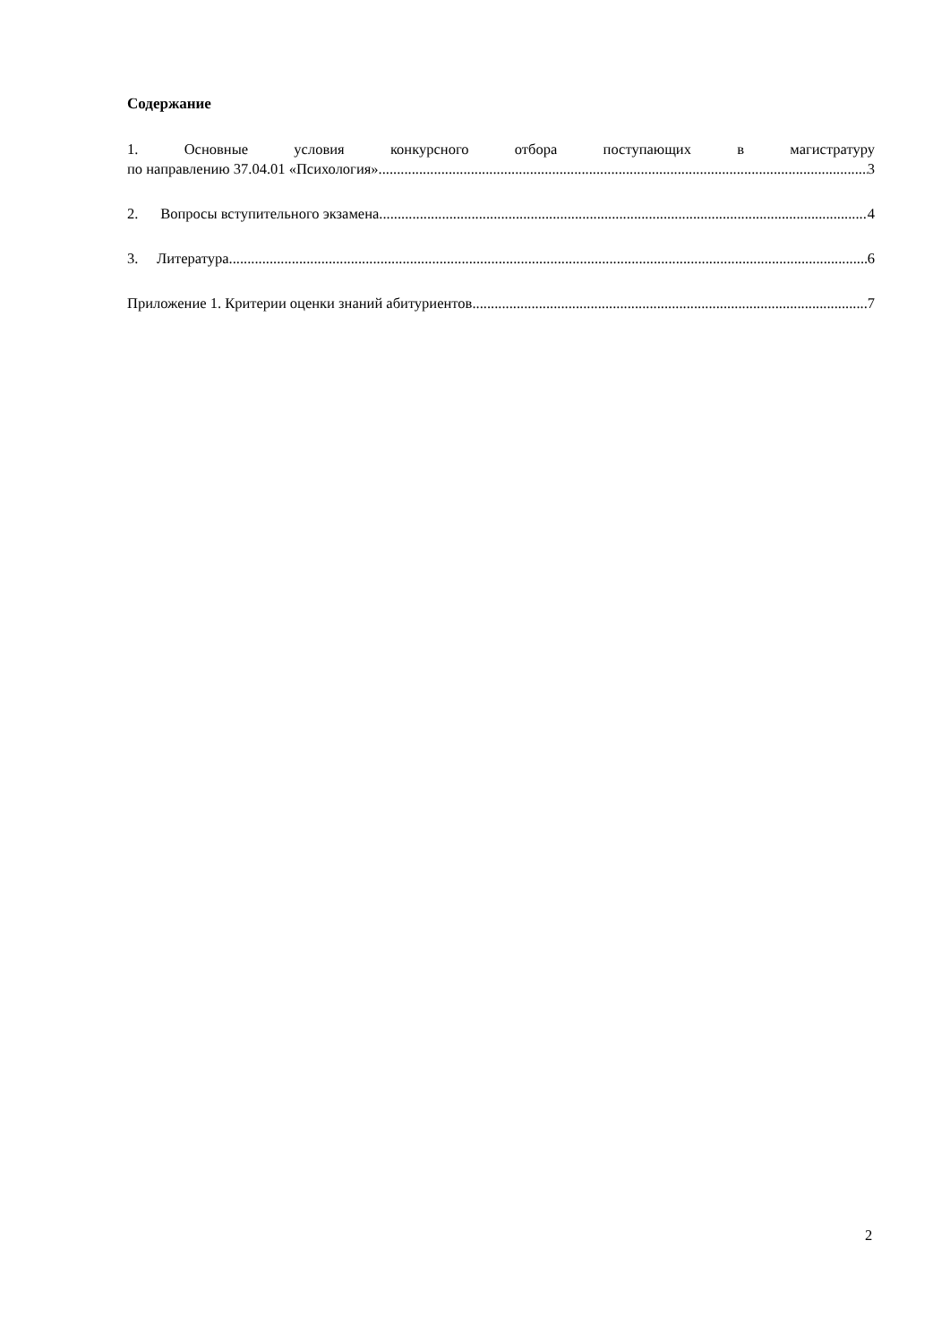Содержание
1. Основные условия конкурсного отбора поступающих в магистратуру
по направлению 37.04.01 «Психология» 3
2. Вопросы вступительного экзамена 4
3. Литература 6
Приложение 1. Критерии оценки знаний абитуриентов 7
2